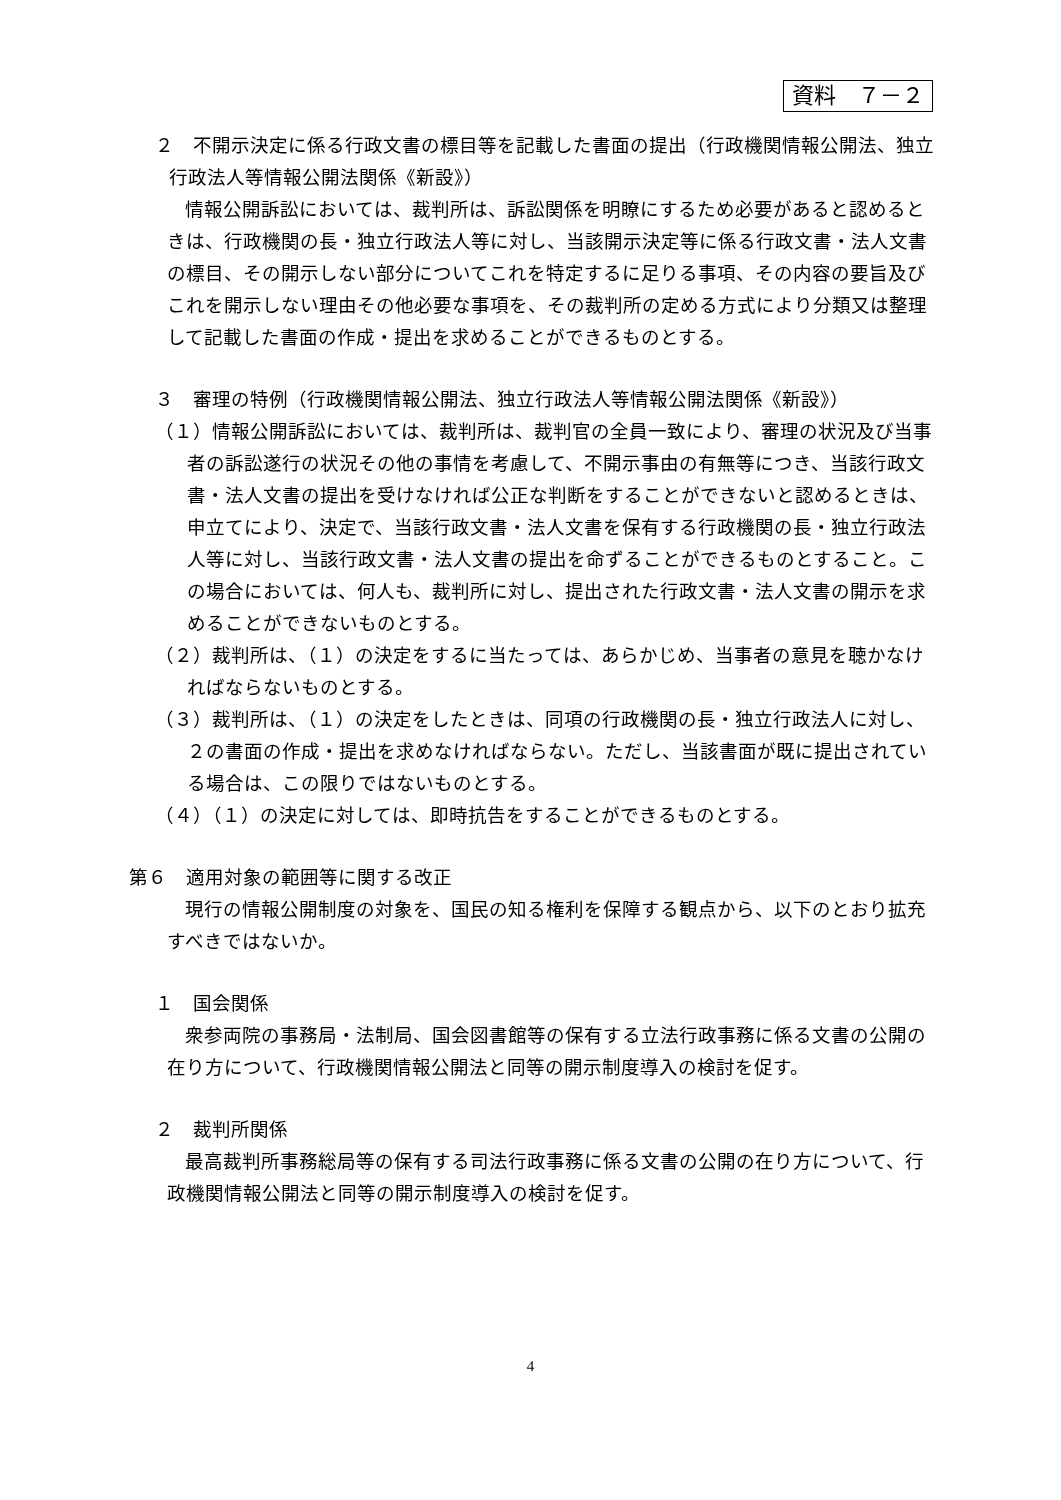資料　７－２
２　不開示決定に係る行政文書の標目等を記載した書面の提出（行政機関情報公開法、独立行政法人等情報公開法関係《新設》）
情報公開訴訟においては、裁判所は、訴訟関係を明瞭にするため必要があると認めるときは、行政機関の長・独立行政法人等に対し、当該開示決定等に係る行政文書・法人文書の標目、その開示しない部分についてこれを特定するに足りる事項、その内容の要旨及びこれを開示しない理由その他必要な事項を、その裁判所の定める方式により分類又は整理して記載した書面の作成・提出を求めることができるものとする。
３　審理の特例（行政機関情報公開法、独立行政法人等情報公開法関係《新設》）
（１）情報公開訴訟においては、裁判所は、裁判官の全員一致により、審理の状況及び当事者の訴訟遂行の状況その他の事情を考慮して、不開示事由の有無等につき、当該行政文書・法人文書の提出を受けなければ公正な判断をすることができないと認めるときは、申立てにより、決定で、当該行政文書・法人文書を保有する行政機関の長・独立行政法人等に対し、当該行政文書・法人文書の提出を命ずることができるものとすること。この場合においては、何人も、裁判所に対し、提出された行政文書・法人文書の開示を求めることができないものとする。
（２）裁判所は、（１）の決定をするに当たっては、あらかじめ、当事者の意見を聴かなければならないものとする。
（３）裁判所は、（１）の決定をしたときは、同項の行政機関の長・独立行政法人に対し、２の書面の作成・提出を求めなければならない。ただし、当該書面が既に提出されている場合は、この限りではないものとする。
（４）（１）の決定に対しては、即時抗告をすることができるものとする。
第６　適用対象の範囲等に関する改正
現行の情報公開制度の対象を、国民の知る権利を保障する観点から、以下のとおり拡充すべきではないか。
１　国会関係
衆参両院の事務局・法制局、国会図書館等の保有する立法行政事務に係る文書の公開の在り方について、行政機関情報公開法と同等の開示制度導入の検討を促す。
２　裁判所関係
最高裁判所事務総局等の保有する司法行政事務に係る文書の公開の在り方について、行政機関情報公開法と同等の開示制度導入の検討を促す。
4